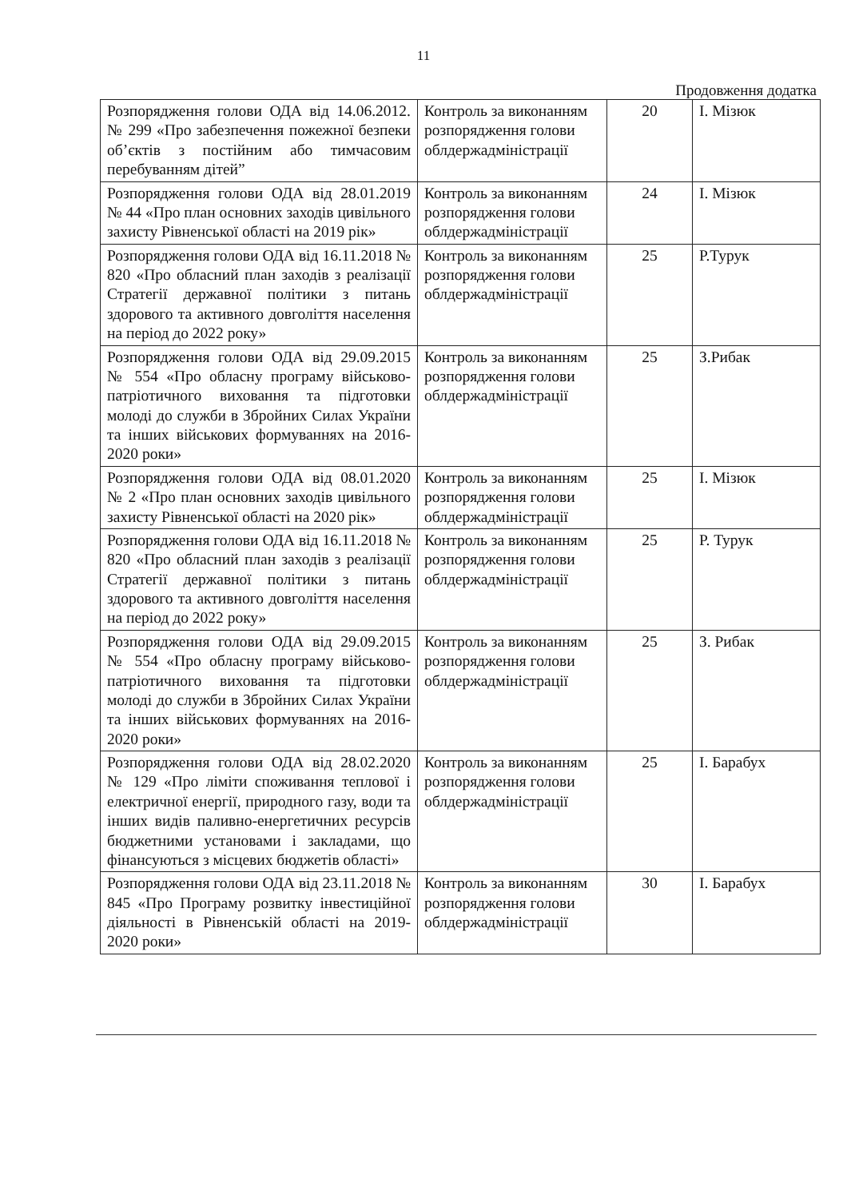11
Продовження додатка
| Розпорядження голови ОДА від 14.06.2012. № 299 «Про забезпечення пожежної безпеки об’єктів з постійним або тимчасовим перебуванням дітей” | Контроль за виконанням розпорядження голови облдержадміністрації | 20 | І. Мізюк |
| Розпорядження голови ОДА від 28.01.2019 № 44 «Про план основних заходів цивільного захисту Рівненської області на 2019 рік» | Контроль за виконанням розпорядження голови облдержадміністрації | 24 | І. Мізюк |
| Розпорядження голови ОДА від 16.11.2018 № 820 «Про обласний план заходів з реалізації Стратегії державної політики з питань здорового та активного довголіття населення на період до 2022 року» | Контроль за виконанням розпорядження голови облдержадміністрації | 25 | Р.Турук |
| Розпорядження голови ОДА від 29.09.2015 № 554 «Про обласну програму військово-патріотичного виховання та підготовки молоді до служби в Збройних Силах України та інших військових формуваннях на 2016-2020 роки» | Контроль за виконанням розпорядження голови облдержадміністрації | 25 | З.Рибак |
| Розпорядження голови ОДА від 08.01.2020 № 2 «Про план основних заходів цивільного захисту Рівненської області на 2020 рік» | Контроль за виконанням розпорядження голови облдержадміністрації | 25 | І. Мізюк |
| Розпорядження голови ОДА від 16.11.2018 № 820 «Про обласний план заходів з реалізації Стратегії державної політики з питань здорового та активного довголіття населення на період до 2022 року» | Контроль за виконанням розпорядження голови облдержадміністрації | 25 | Р. Турук |
| Розпорядження голови ОДА від 29.09.2015 № 554 «Про обласну програму військово-патріотичного виховання та підготовки молоді до служби в Збройних Силах України та інших військових формуваннях на 2016-2020 роки» | Контроль за виконанням розпорядження голови облдержадміністрації | 25 | З. Рибак |
| Розпорядження голови ОДА від 28.02.2020 № 129 «Про ліміти споживання теплової і електричної енергії, природного газу, води та інших видів паливно-енергетичних ресурсів бюджетними установами і закладами, що фінансуються з місцевих бюджетів області» | Контроль за виконанням розпорядження голови облдержадміністрації | 25 | І. Барабух |
| Розпорядження голови ОДА від 23.11.2018 № 845 «Про Програму розвитку інвестиційної діяльності в Рівненській області на 2019-2020 роки» | Контроль за виконанням розпорядження голови облдержадміністрації | 30 | І. Барабух |